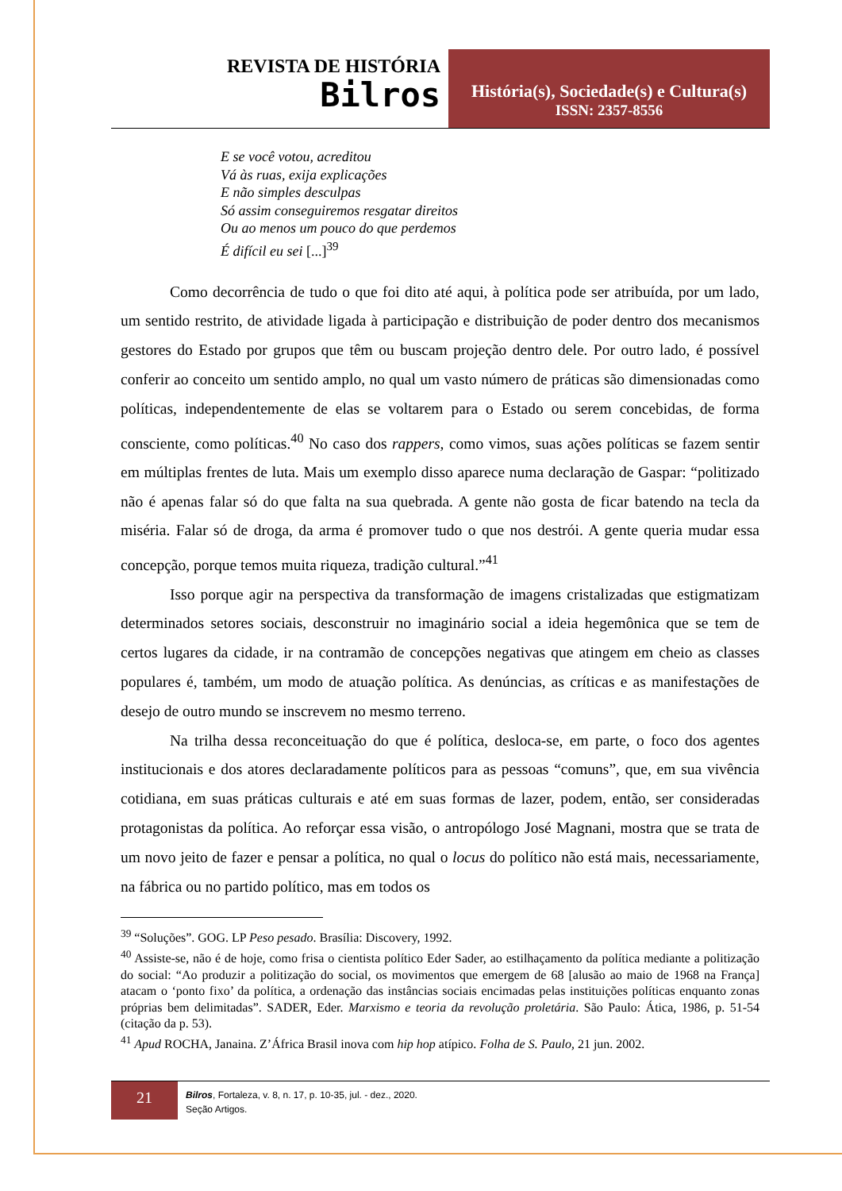REVISTA DE HISTÓRIA
Bilros
História(s), Sociedade(s) e Cultura(s)
ISSN: 2357-8556
E se você votou, acreditou
Vá às ruas, exija explicações
E não simples desculpas
Só assim conseguiremos resgatar direitos
Ou ao menos um pouco do que perdemos
É difícil eu sei [...]<sup>39</sup>
Como decorrência de tudo o que foi dito até aqui, à política pode ser atribuída, por um lado, um sentido restrito, de atividade ligada à participação e distribuição de poder dentro dos mecanismos gestores do Estado por grupos que têm ou buscam projeção dentro dele. Por outro lado, é possível conferir ao conceito um sentido amplo, no qual um vasto número de práticas são dimensionadas como políticas, independentemente de elas se voltarem para o Estado ou serem concebidas, de forma consciente, como políticas.<sup>40</sup> No caso dos rappers, como vimos, suas ações políticas se fazem sentir em múltiplas frentes de luta. Mais um exemplo disso aparece numa declaração de Gaspar: “politizado não é apenas falar só do que falta na sua quebrada. A gente não gosta de ficar batendo na tecla da miséria. Falar só de droga, da arma é promover tudo o que nos destrói. A gente queria mudar essa concepção, porque temos muita riqueza, tradição cultural.”<sup>41</sup>
Isso porque agir na perspectiva da transformação de imagens cristalizadas que estigmatizam determinados setores sociais, desconstruir no imaginário social a ideia hegemônica que se tem de certos lugares da cidade, ir na contramão de concepções negativas que atingem em cheio as classes populares é, também, um modo de atuação política. As denúncias, as críticas e as manifestações de desejo de outro mundo se inscrevem no mesmo terreno.
Na trilha dessa reconceituação do que é política, desloca-se, em parte, o foco dos agentes institucionais e dos atores declaradamente políticos para as pessoas “comuns”, que, em sua vivência cotidiana, em suas práticas culturais e até em suas formas de lazer, podem, então, ser consideradas protagonistas da política. Ao reforçar essa visão, o antropólogo José Magnani, mostra que se trata de um novo jeito de fazer e pensar a política, no qual o locus do político não está mais, necessariamente, na fábrica ou no partido político, mas em todos os
<sup>39</sup> “Soluções”. GOG. LP Peso pesado. Brasília: Discovery, 1992.
<sup>40</sup> Assiste-se, não é de hoje, como frisa o cientista político Eder Sader, ao estilhaçamento da política mediante a politização do social: “Ao produzir a politização do social, os movimentos que emergem de 68 [alusão ao maio de 1968 na França] atacam o ‘ponto fixo’ da política, a ordenação das instâncias sociais encimadas pelas instituições políticas enquanto zonas próprias bem delimitadas”. SADER, Eder. Marxismo e teoria da revolução proletária. São Paulo: Ática, 1986, p. 51-54 (citação da p. 53).
<sup>41</sup> Apud ROCHA, Janaina. Z’África Brasil inova com hip hop atípico. Folha de S. Paulo, 21 jun. 2002.
21
Bilros, Fortaleza, v. 8, n. 17, p. 10-35, jul. - dez., 2020.
Seção Artigos.